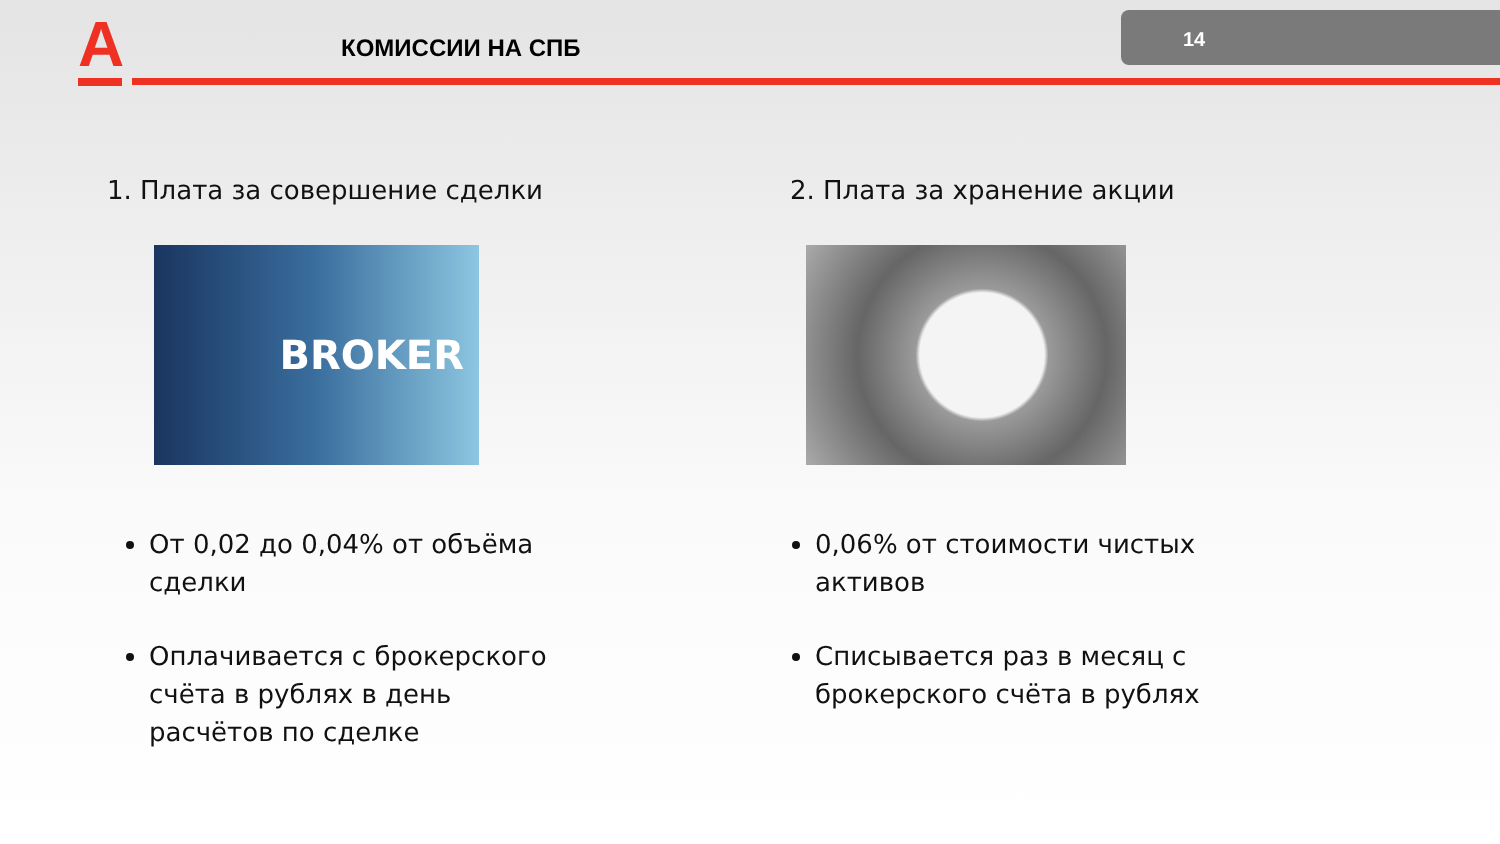A КОМИССИИ НА СПБ
14
1. Плата за совершение сделки
BROKER
От 0,02 до 0,04% от объёма сделки
Оплачивается с брокерского счёта в рублях в день расчётов по сделке
2. Плата за хранение акции
0,06% от стоимости чистых активов
Списывается раз в месяц с брокерского счёта в рублях